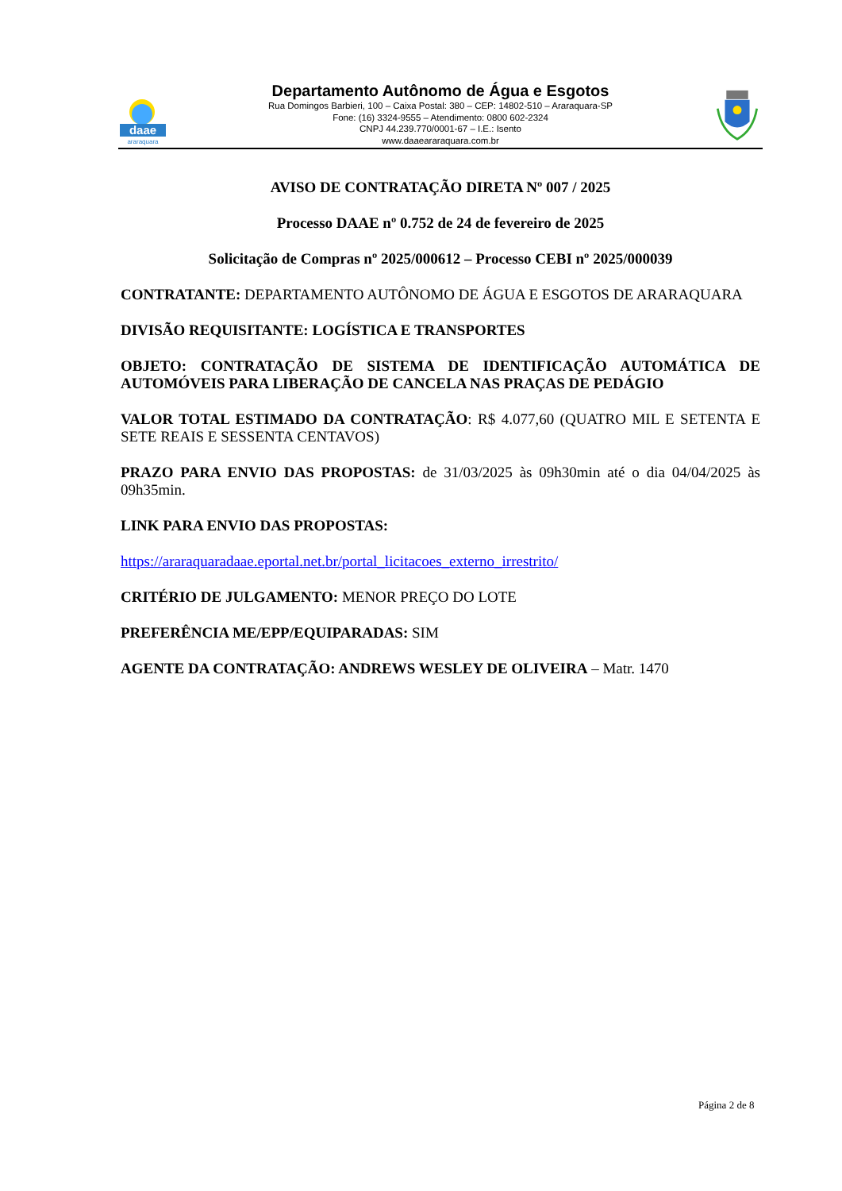daae
araraquara
Departamento Autônomo de Água e Esgotos
Rua Domingos Barbieri, 100 – Caixa Postal: 380 – CEP: 14802-510 – Araraquara-SP
Fone: (16) 3324-9555 – Atendimento: 0800 602-2324
CNPJ 44.239.770/0001-67 – I.E.: Isento
www.daaeararaquara.com.br
AVISO DE CONTRATAÇÃO DIRETA Nº 007 / 2025
Processo DAAE nº 0.752 de 24 de fevereiro de 2025
Solicitação de Compras nº 2025/000612 – Processo CEBI nº 2025/000039
CONTRATANTE: DEPARTAMENTO AUTÔNOMO DE ÁGUA E ESGOTOS DE ARARAQUARA
DIVISÃO REQUISITANTE: LOGÍSTICA E TRANSPORTES
OBJETO: CONTRATAÇÃO DE SISTEMA DE IDENTIFICAÇÃO AUTOMÁTICA DE AUTOMÓVEIS PARA LIBERAÇÃO DE CANCELA NAS PRAÇAS DE PEDÁGIO
VALOR TOTAL ESTIMADO DA CONTRATAÇÃO: R$ 4.077,60 (QUATRO MIL E SETENTA E SETE REAIS E SESSENTA CENTAVOS)
PRAZO PARA ENVIO DAS PROPOSTAS: de 31/03/2025 às 09h30min até o dia 04/04/2025 às 09h35min.
LINK PARA ENVIO DAS PROPOSTAS:
https://araraquaradaae.eportal.net.br/portal_licitacoes_externo_irrestrito/
CRITÉRIO DE JULGAMENTO: MENOR PREÇO DO LOTE
PREFERÊNCIA ME/EPP/EQUIPARADAS: SIM
AGENTE DA CONTRATAÇÃO: ANDREWS WESLEY DE OLIVEIRA – Matr. 1470
Página 2 de 8